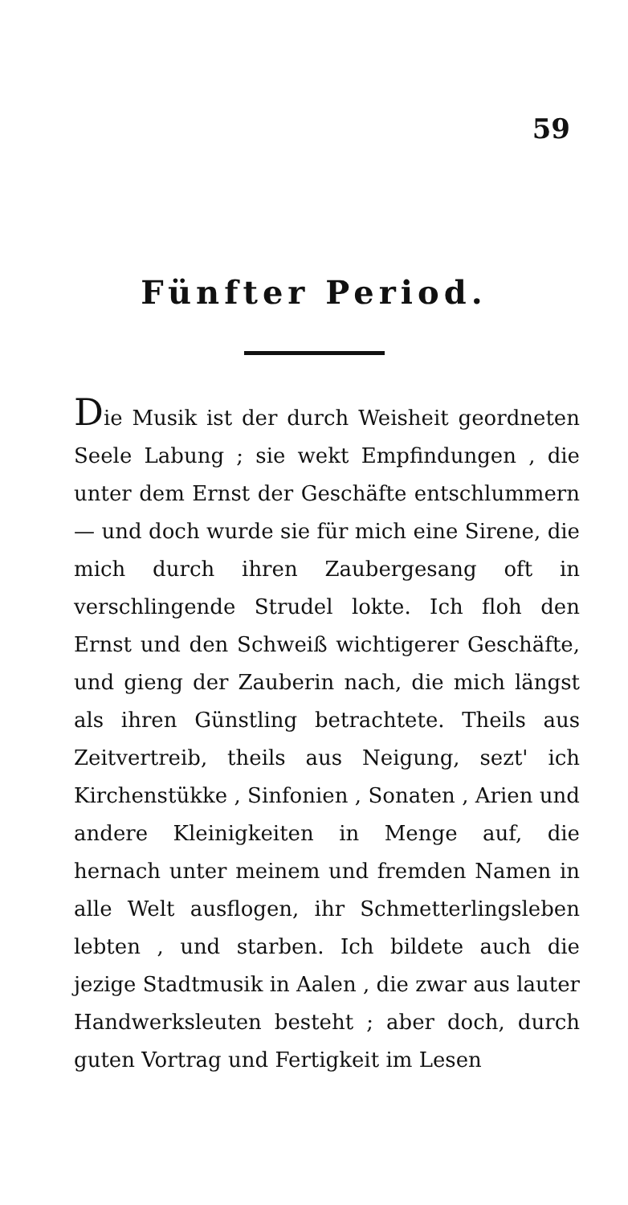59
Fünfter Period.
Die Musik ist der durch Weisheit geordneten Seele Labung ; sie wekt Empfindungen , die unter dem Ernst der Geschäfte entschlummern — und doch wurde sie für mich eine Sirene, die mich durch ihren Zaubergesang oft in verschlingende Strudel lokte. Ich floh den Ernst und den Schweiß wichtigerer Geschäfte, und gieng der Zauberin nach, die mich längst als ihren Günstling betrachtete. Theils aus Zeitvertreib, theils aus Neigung, sezt' ich Kirchenstükke , Sinfonien , Sonaten , Arien und andere Kleinigkeiten in Menge auf, die hernach unter meinem und fremden Namen in alle Welt ausflogen, ihr Schmetterlingsleben lebten , und starben. Ich bildete auch die jezige Stadtmusik in Aalen , die zwar aus lauter Handwerksleuten besteht ; aber doch, durch guten Vortrag und Fertigkeit im Lesen